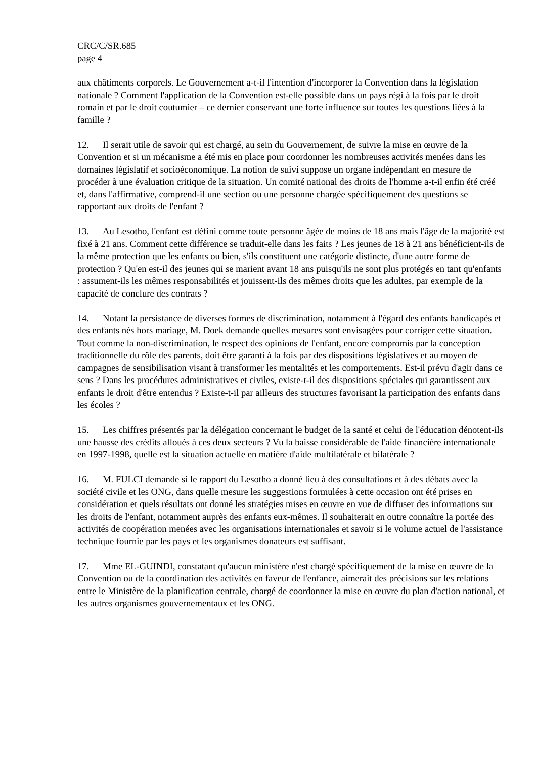CRC/C/SR.685
page 4
aux châtiments corporels. Le Gouvernement a-t-il l'intention d'incorporer la Convention dans la législation nationale ? Comment l'application de la Convention est-elle possible dans un pays régi à la fois par le droit romain et par le droit coutumier – ce dernier conservant une forte influence sur toutes les questions liées à la famille ?
12. Il serait utile de savoir qui est chargé, au sein du Gouvernement, de suivre la mise en œuvre de la Convention et si un mécanisme a été mis en place pour coordonner les nombreuses activités menées dans les domaines législatif et socioéconomique. La notion de suivi suppose un organe indépendant en mesure de procéder à une évaluation critique de la situation. Un comité national des droits de l'homme a-t-il enfin été créé et, dans l'affirmative, comprend-il une section ou une personne chargée spécifiquement des questions se rapportant aux droits de l'enfant ?
13. Au Lesotho, l'enfant est défini comme toute personne âgée de moins de 18 ans mais l'âge de la majorité est fixé à 21 ans. Comment cette différence se traduit-elle dans les faits ? Les jeunes de 18 à 21 ans bénéficient-ils de la même protection que les enfants ou bien, s'ils constituent une catégorie distincte, d'une autre forme de protection ? Qu'en est-il des jeunes qui se marient avant 18 ans puisqu'ils ne sont plus protégés en tant qu'enfants : assument-ils les mêmes responsabilités et jouissent-ils des mêmes droits que les adultes, par exemple de la capacité de conclure des contrats ?
14. Notant la persistance de diverses formes de discrimination, notamment à l'égard des enfants handicapés et des enfants nés hors mariage, M. Doek demande quelles mesures sont envisagées pour corriger cette situation. Tout comme la non-discrimination, le respect des opinions de l'enfant, encore compromis par la conception traditionnelle du rôle des parents, doit être garanti à la fois par des dispositions législatives et au moyen de campagnes de sensibilisation visant à transformer les mentalités et les comportements. Est-il prévu d'agir dans ce sens ? Dans les procédures administratives et civiles, existe-t-il des dispositions spéciales qui garantissent aux enfants le droit d'être entendus ? Existe-t-il par ailleurs des structures favorisant la participation des enfants dans les écoles ?
15. Les chiffres présentés par la délégation concernant le budget de la santé et celui de l'éducation dénotent-ils une hausse des crédits alloués à ces deux secteurs ? Vu la baisse considérable de l'aide financière internationale en 1997-1998, quelle est la situation actuelle en matière d'aide multilatérale et bilatérale ?
16. M. FULCI demande si le rapport du Lesotho a donné lieu à des consultations et à des débats avec la société civile et les ONG, dans quelle mesure les suggestions formulées à cette occasion ont été prises en considération et quels résultats ont donné les stratégies mises en œuvre en vue de diffuser des informations sur les droits de l'enfant, notamment auprès des enfants eux-mêmes. Il souhaiterait en outre connaître la portée des activités de coopération menées avec les organisations internationales et savoir si le volume actuel de l'assistance technique fournie par les pays et les organismes donateurs est suffisant.
17. Mme EL-GUINDI, constatant qu'aucun ministère n'est chargé spécifiquement de la mise en œuvre de la Convention ou de la coordination des activités en faveur de l'enfance, aimerait des précisions sur les relations entre le Ministère de la planification centrale, chargé de coordonner la mise en œuvre du plan d'action national, et les autres organismes gouvernementaux et les ONG.